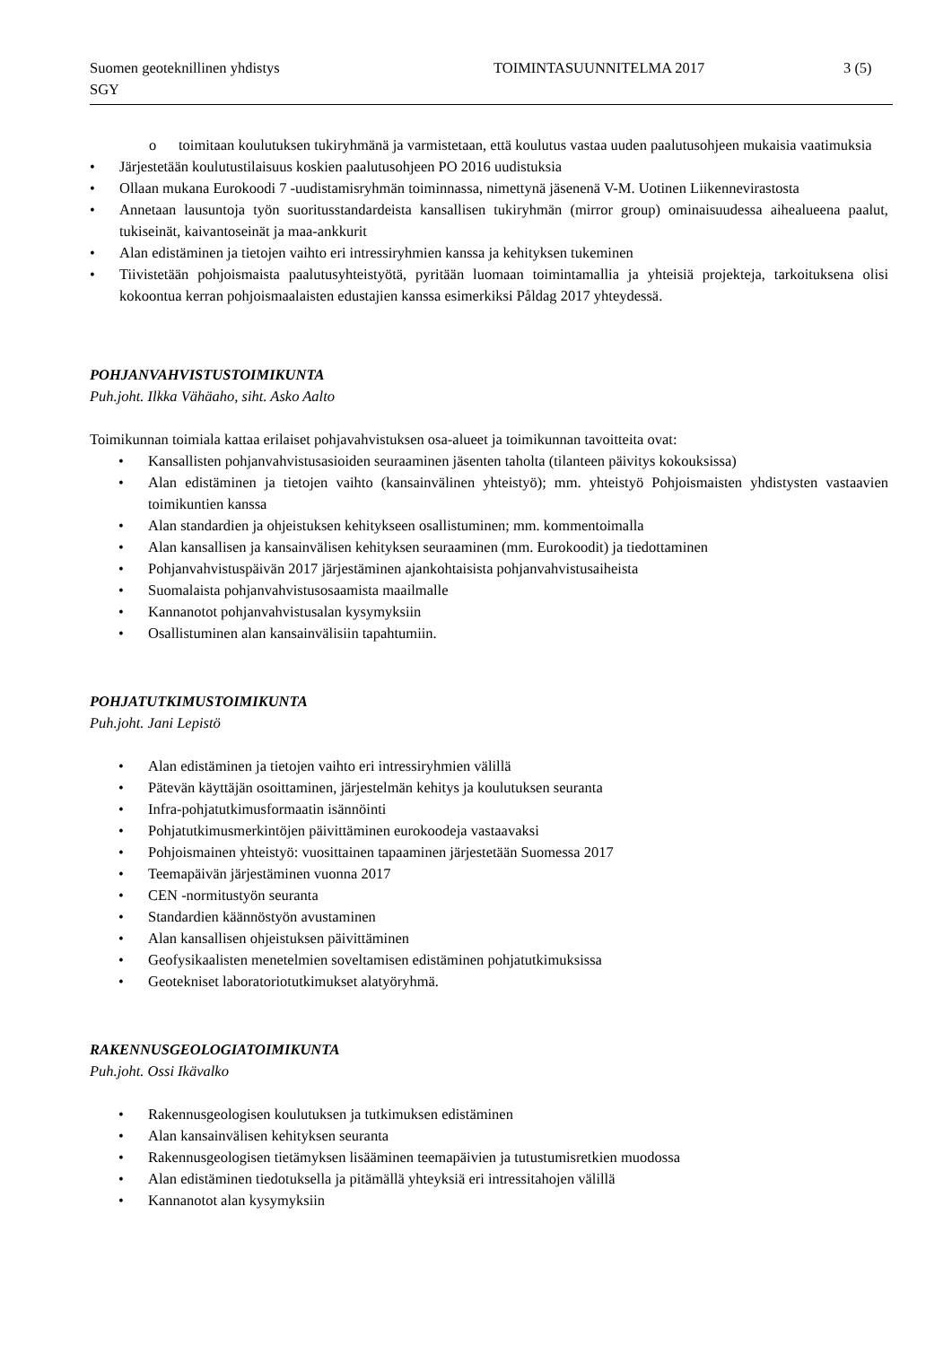Suomen geoteknillinen yhdistys TOIMINTASUUNNITELMA 2017 3 (5)
SGY
o toimitaan koulutuksen tukiryhmänä ja varmistetaan, että koulutus vastaa uuden paalutusohjeen mukaisia vaatimuksia
• Järjestetään koulutustilaisuus koskien paalutusohjeen PO 2016 uudistuksia
• Ollaan mukana Eurokoodi 7 -uudistamisryhmän toiminnassa, nimettynä jäsenenä V-M. Uotinen Liikennevirastosta
• Annetaan lausuntoja työn suoritusstandardeista kansallisen tukiryhmän (mirror group) ominaisuudessa aihealueena paalut, tukiseinät, kaivantoseinät ja maa-ankkurit
• Alan edistäminen ja tietojen vaihto eri intressiryhmien kanssa ja kehityksen tukeminen
• Tiivistetään pohjoismaista paalutusyhteistyötä, pyritään luomaan toimintamallia ja yhteisiä projekteja, tarkoituksena olisi kokoontua kerran pohjoismaalaisten edustajien kanssa esimerkiksi Påldag 2017 yhteydessä.
POHJANVAHVISTUSTOIMIKUNTA
Puh.joht. Ilkka Vähäaho, siht. Asko Aalto
Toimikunnan toimiala kattaa erilaiset pohjavahvistuksen osa-alueet ja toimikunnan tavoitteita ovat:
• Kansallisten pohjanvahvistusasioiden seuraaminen jäsenten taholta (tilanteen päivitys kokouksissa)
• Alan edistäminen ja tietojen vaihto (kansainvälinen yhteistyö); mm. yhteistyö Pohjoismaisten yhdistysten vastaavien toimikuntien kanssa
• Alan standardien ja ohjeistuksen kehitykseen osallistuminen; mm. kommentoimalla
• Alan kansallisen ja kansainvälisen kehityksen seuraaminen (mm. Eurokoodit) ja tiedottaminen
• Pohjanvahvistuspäivän 2017 järjestäminen ajankohtaisista pohjanvahvistusaiheista
• Suomalaista pohjanvahvistusosaamista maailmalle
• Kannanotot pohjanvahvistusalan kysymyksiin
• Osallistuminen alan kansainvälisiin tapahtumiin.
POHJATUTKIMUSTOIMIKUNTA
Puh.joht. Jani Lepistö
• Alan edistäminen ja tietojen vaihto eri intressiryhmien välillä
• Pätevän käyttäjän osoittaminen, järjestelmän kehitys ja koulutuksen seuranta
• Infra-pohjatutkimusformaatin isännöinti
• Pohjatutkimusmerkintöjen päivittäminen eurokoodeja vastaavaksi
• Pohjoismainen yhteistyö: vuosittainen tapaaminen järjestetään Suomessa 2017
• Teemapäivän järjestäminen vuonna 2017
• CEN -normitustyön seuranta
• Standardien käännöstyön avustaminen
• Alan kansallisen ohjeistuksen päivittäminen
• Geofysikaalisten menetelmien soveltamisen edistäminen pohjatutkimuksissa
• Geotekniset laboratoriotutkimukset alatyöryhmä.
RAKENNUSGEOLOGIATOIMIKUNTA
Puh.joht. Ossi Ikävalko
• Rakennusgeologisen koulutuksen ja tutkimuksen edistäminen
• Alan kansainvälisen kehityksen seuranta
• Rakennusgeologisen tietämyksen lisääminen teemapäivien ja tutustumisretkien muodossa
• Alan edistäminen tiedotuksella ja pitämällä yhteyksiä eri intressitahojen välillä
• Kannanotot alan kysymyksiin